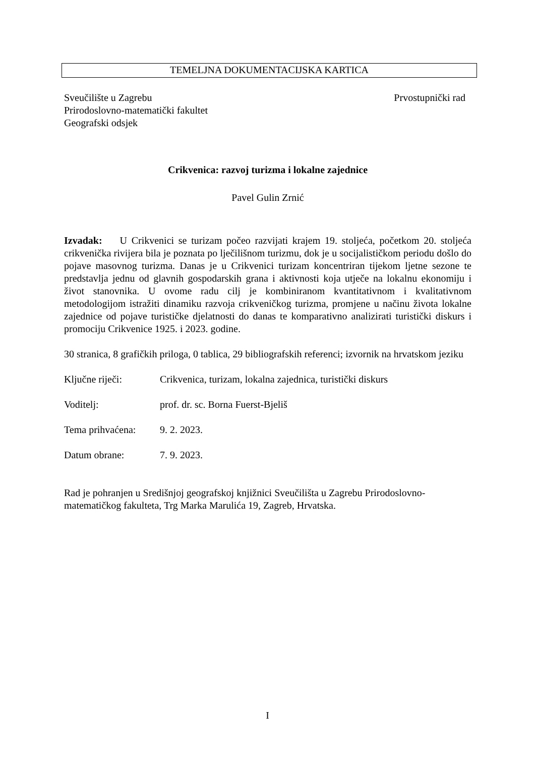TEMELJNA DOKUMENTACIJSKA KARTICA
Sveučilište u Zagrebu Prvostupnički rad
Prirodoslovno-matematički fakultet
Geografski odsjek
Crikvenica: razvoj turizma i lokalne zajednice
Pavel Gulin Zrnić
Izvadak: U Crikvenici se turizam počeo razvijati krajem 19. stoljeća, početkom 20. stoljeća crikvenička rivijera bila je poznata po lječilišnom turizmu, dok je u socijalističkom periodu došlo do pojave masovnog turizma. Danas je u Crikvenici turizam koncentriran tijekom ljetne sezone te predstavlja jednu od glavnih gospodarskih grana i aktivnosti koja utječe na lokalnu ekonomiju i život stanovnika. U ovome radu cilj je kombiniranom kvantitativnom i kvalitativnom metodologijom istražiti dinamiku razvoja crikveničkog turizma, promjene u načinu života lokalne zajednice od pojave turističke djelatnosti do danas te komparativno analizirati turistički diskurs i promociju Crikvenice 1925. i 2023. godine.
30 stranica, 8 grafičkih priloga, 0 tablica, 29 bibliografskih referenci; izvornik na hrvatskom jeziku
Ključne riječi: Crikvenica, turizam, lokalna zajednica, turistički diskurs
Voditelj: prof. dr. sc. Borna Fuerst-Bjeliš
Tema prihvaćena: 9. 2. 2023.
Datum obrane: 7. 9. 2023.
Rad je pohranjen u Središnjoj geografskoj knjižnici Sveučilišta u Zagrebu Prirodoslovno-matematičkog fakulteta, Trg Marka Marulića 19, Zagreb, Hrvatska.
I